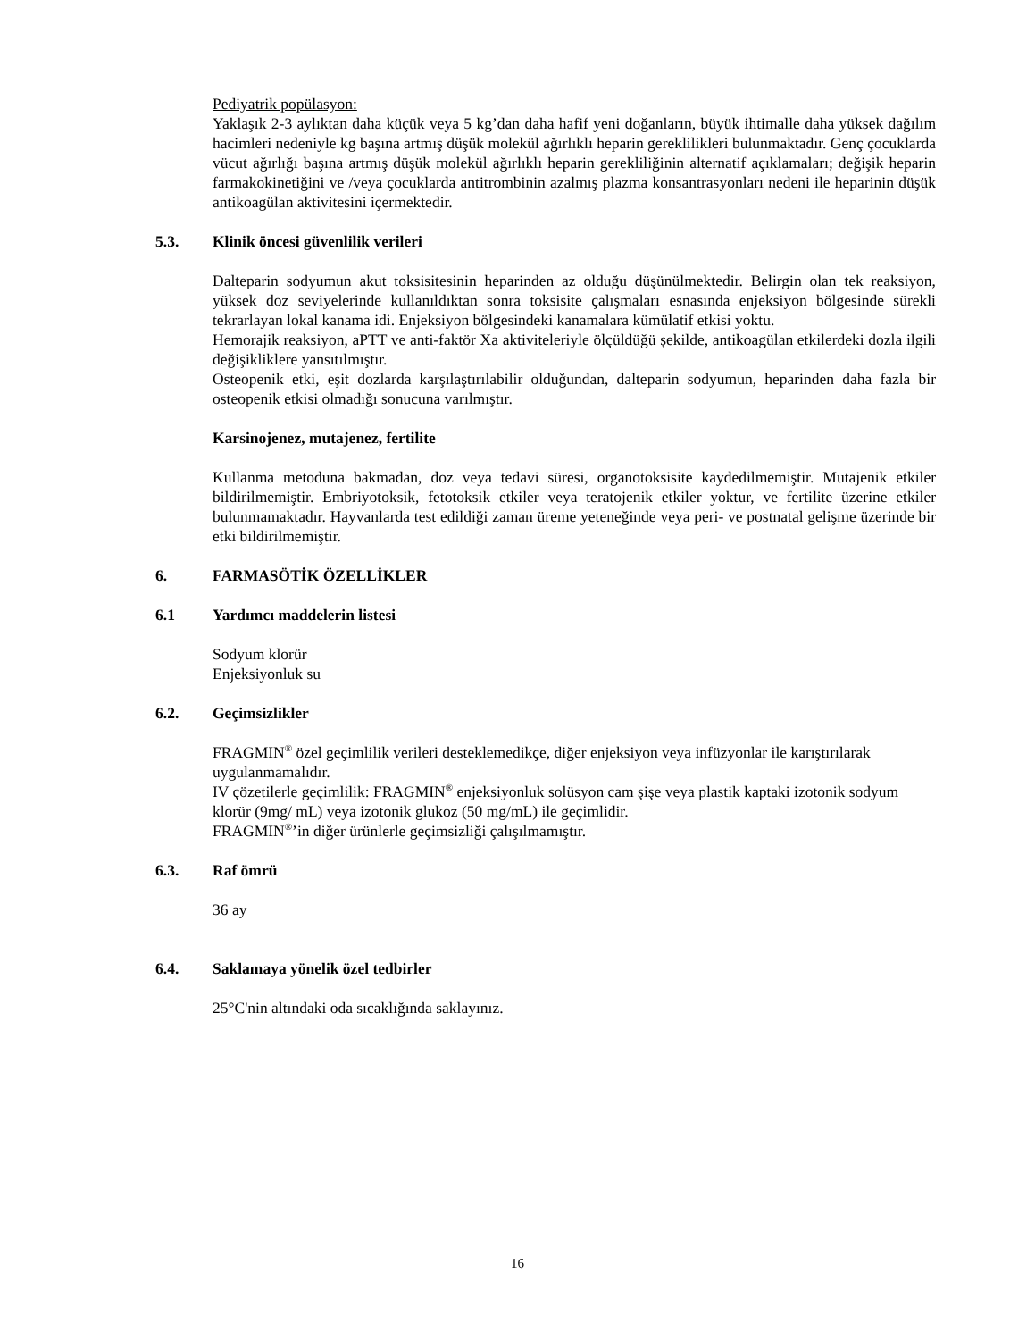Pediyatrik popülasyon:
Yaklaşık 2-3 aylıktan daha küçük veya 5 kg’dan daha hafif yeni doğanların, büyük ihtimalle daha yüksek dağılım hacimleri nedeniyle kg başına artmış düşük molekül ağırlıklı heparin gereklilikleri bulunmaktadır. Genç çocuklarda vücut ağırlığı başına artmış düşük molekül ağırlıklı heparin gerekliliğinin alternatif açıklamaları; değişik heparin farmakokinetiğini ve /veya çocuklarda antitrombinin azalmış plazma konsantrasyonları nedeni ile heparinin düşük antikoagülan aktivitesini içermektedir.
5.3. Klinik öncesi güvenlilik verileri
Dalteparin sodyumun akut toksisitesinin heparinden az olduğu düşünülmektedir. Belirgin olan tek reaksiyon, yüksek doz seviyelerinde kullanıldıktan sonra toksisite çalışmaları esnasında enjeksiyon bölgesinde sürekli tekrarlayan lokal kanama idi. Enjeksiyon bölgesindeki kanamalara kümülatif etkisi yoktu.
Hemorajik reaksiyon, aPTT ve anti-faktör Xa aktiviteleriyle ölçüldüğü şekilde, antikoagülan etkilerdeki dozla ilgili değişikliklere yansıtılmıştır.
Osteopenik etki, eşit dozlarda karşılaştırılabilir olduğundan, dalteparin sodyumun, heparinden daha fazla bir osteopenik etkisi olmadığı sonucuna varılmıştır.
Karsinojenez, mutajenez, fertilite
Kullanma metoduna bakmadan, doz veya tedavi süresi, organotoksisite kaydedilmemiştir. Mutajenik etkiler bildirilmemiştir. Embriyotoksik, fetotoksik etkiler veya teratojenik etkiler yoktur, ve fertilite üzerine etkiler bulunmamaktadır. Hayvanlarda test edildiği zaman üreme yeteneğinde veya peri- ve postnatal gelişme üzerinde bir etki bildirilmemiştir.
6. FARMASÖTİK ÖZELLİKLER
6.1 Yardımcı maddelerin listesi
Sodyum klorür
Enjeksiyonluk su
6.2. Geçimsizlikler
FRAGMIN<sup>®</sup> özel geçimlilik verileri desteklemedikçe, diğer enjeksiyon veya infüzyonlar ile karıştırılarak uygulanmamalıdır.
IV çözetilerle geçimlilik: FRAGMIN<sup>®</sup> enjeksiyonluk solüsyon cam şişe veya plastik kaptaki izotonik sodyum klorür (9mg/ mL) veya izotonik glukoz (50 mg/mL) ile geçimlidir.
FRAGMIN<sup>®</sup>’in diğer ürünlerle geçimsizliği çalışılmamıştır.
6.3. Raf ömrü
36 ay
6.4. Saklamaya yönelik özel tedbirler
25°C'nin altındaki oda sıcaklığında saklayınız.
16